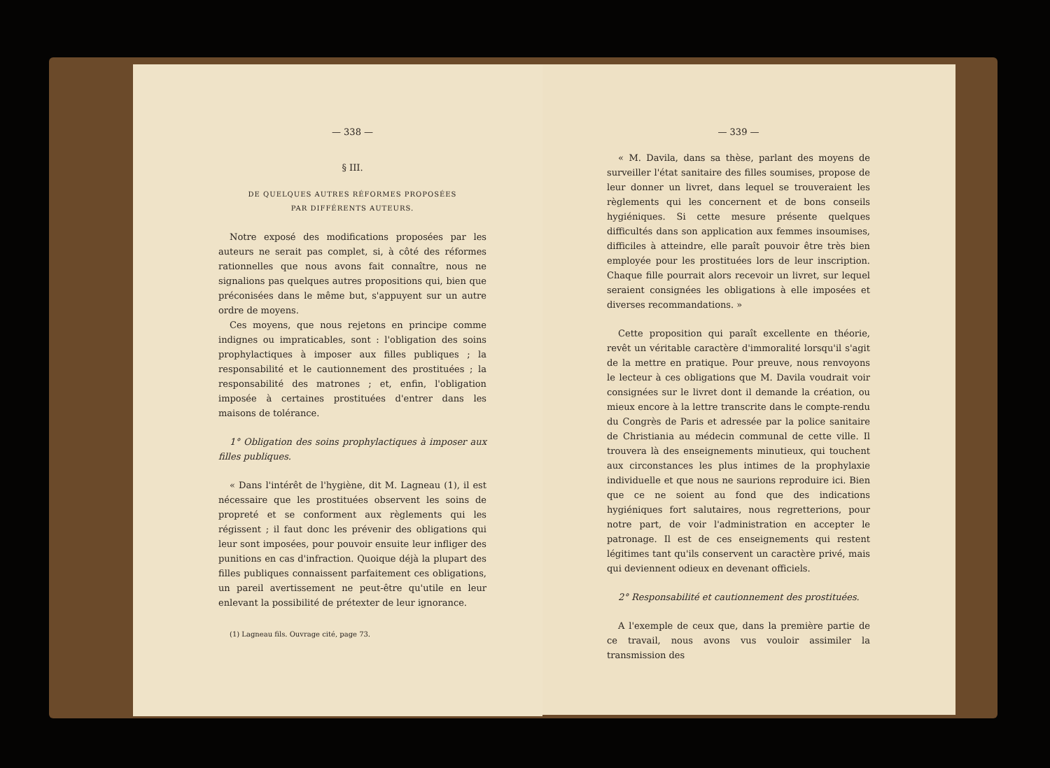— 338 —
§ III.
DE QUELQUES AUTRES RÉFORMES PROPOSÉES
PAR DIFFÉRENTS AUTEURS.
Notre exposé des modifications proposées par les auteurs ne serait pas complet, si, à côté des réformes rationnelles que nous avons fait connaître, nous ne signalions pas quelques autres propositions qui, bien que préconisées dans le même but, s'appuyent sur un autre ordre de moyens.
Ces moyens, que nous rejetons en principe comme indignes ou impraticables, sont : l'obligation des soins prophylactiques à imposer aux filles publiques ; la responsabilité et le cautionnement des prostituées ; la responsabilité des matrones ; et, enfin, l'obligation imposée à certaines prostituées d'entrer dans les maisons de tolérance.
1° Obligation des soins prophylactiques à imposer aux filles publiques.
« Dans l'intérêt de l'hygiène, dit M. Lagneau (1), il est nécessaire que les prostituées observent les soins de propreté et se conforment aux règlements qui les régissent ; il faut donc les prévenir des obligations qui leur sont imposées, pour pouvoir ensuite leur infliger des punitions en cas d'infraction. Quoique déjà la plupart des filles publiques connaissent parfaitement ces obligations, un pareil avertissement ne peut-être qu'utile en leur enlevant la possibilité de prétexter de leur ignorance.
(1) Lagneau fils. Ouvrage cité, page 73.
— 339 —
« M. Davila, dans sa thèse, parlant des moyens de surveiller l'état sanitaire des filles soumises, propose de leur donner un livret, dans lequel se trouveraient les règlements qui les concernent et de bons conseils hygiéniques. Si cette mesure présente quelques difficultés dans son application aux femmes insoumises, difficiles à atteindre, elle paraît pouvoir être très bien employée pour les prostituées lors de leur inscription. Chaque fille pourrait alors recevoir un livret, sur lequel seraient consignées les obligations à elle imposées et diverses recommandations. »
Cette proposition qui paraît excellente en théorie, revêt un véritable caractère d'immoralité lorsqu'il s'agit de la mettre en pratique. Pour preuve, nous renvoyons le lecteur à ces obligations que M. Davila voudrait voir consignées sur le livret dont il demande la création, ou mieux encore à la lettre transcrite dans le compte-rendu du Congrès de Paris et adressée par la police sanitaire de Christiania au médecin communal de cette ville. Il trouvera là des enseignements minutieux, qui touchent aux circonstances les plus intimes de la prophylaxie individuelle et que nous ne saurions reproduire ici. Bien que ce ne soient au fond que des indications hygiéniques fort salutaires, nous regretterions, pour notre part, de voir l'administration en accepter le patronage. Il est de ces enseignements qui restent légitimes tant qu'ils conservent un caractère privé, mais qui deviennent odieux en devenant officiels.
2° Responsabilité et cautionnement des prostituées.
A l'exemple de ceux que, dans la première partie de ce travail, nous avons vus vouloir assimiler la transmission des